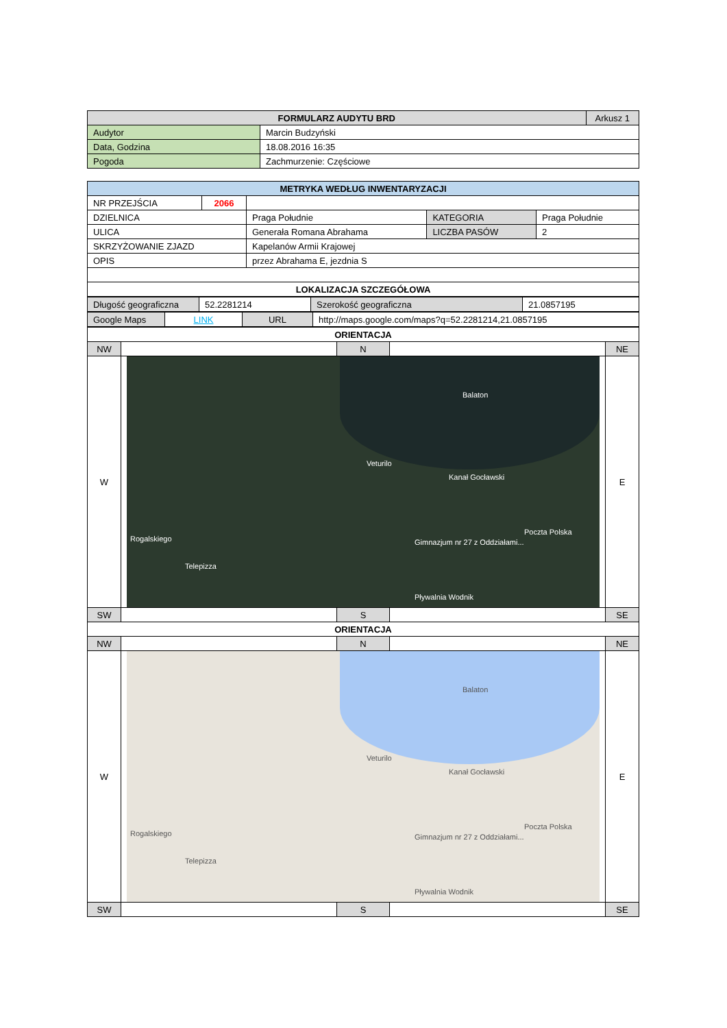| FORMULARZ AUDYTU BRD | | Arkusz 1 |
| Audytor | Marcin Budzyński | |
| Data, Godzina | 18.08.2016 16:35 | |
| Pogoda | Zachmurzenie: Częściowe | |
| METRYKA WEDŁUG INWENTARYZACJI | | | | |
| --- | --- | --- | --- | --- |
| NR PRZEJŚCIA | 2066 | | | |
| DZIELNICA | | Praga Południe | KATEGORIA | Praga Południe |
| ULICA | | Generała Romana Abrahama | LICZBA PASÓW | 2 |
| SKRZYŻOWANIE ZJAZD | | Kapelanów Armii Krajowej | | |
| OPIS | | przez Abrahama E, jezdnia S | | |
| LOKALIZACJA SZCZEGÓŁOWA | | | | |
| Długość geograficzna | 52.2281214 | Szerokość geograficzna | 21.0857195 |
| Google Maps | LINK | URL | http://maps.google.com/maps?q=52.2281214,21.0857195 |
| ORIENTACJA | | | | |
| --- | --- | --- | --- | --- |
| NW | | N | | NE |
| W | Balaton Veturilo Kanał Gocławski Rogalskiego Telepizza Poczta Polska Gimnazjum nr 27 z Oddziałami... Pływalnia Wodnik | | | E |
| SW | | S | | SE |
| ORIENTACJA | | | | |
| NW | | N | | NE |
| W | Balaton Veturilo Kanał Gocławski Rogalskiego Telepizza Poczta Polska Gimnazjum nr 27 z Oddziałami... Pływalnia Wodnik | | | E |
| SW | | S | | SE |